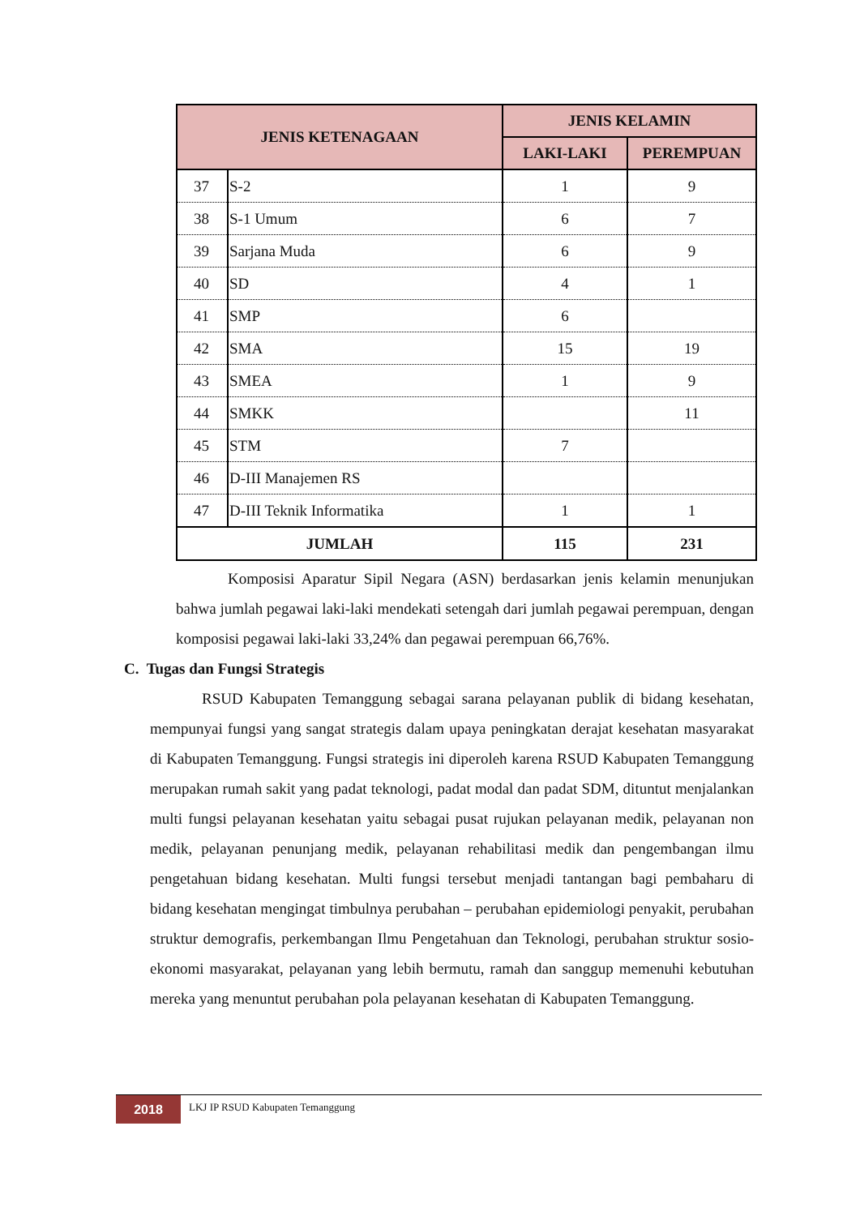| JENIS KETENAGAAN | | JENIS KELAMIN | |
| --- | --- | --- | --- |
| | | LAKI-LAKI | PEREMPUAN |
| 37 | S-2 | 1 | 9 |
| 38 | S-1 Umum | 6 | 7 |
| 39 | Sarjana Muda | 6 | 9 |
| 40 | SD | 4 | 1 |
| 41 | SMP | 6 | |
| 42 | SMA | 15 | 19 |
| 43 | SMEA | 1 | 9 |
| 44 | SMKK | | 11 |
| 45 | STM | 7 | |
| 46 | D-III Manajemen RS | | |
| 47 | D-III Teknik Informatika | 1 | 1 |
| JUMLAH | | 115 | 231 |
Komposisi Aparatur Sipil Negara (ASN) berdasarkan jenis kelamin menunjukan bahwa jumlah pegawai laki-laki mendekati setengah dari jumlah pegawai perempuan, dengan komposisi pegawai laki-laki 33,24% dan pegawai perempuan 66,76%.
C. Tugas dan Fungsi Strategis
RSUD Kabupaten Temanggung sebagai sarana pelayanan publik di bidang kesehatan, mempunyai fungsi yang sangat strategis dalam upaya peningkatan derajat kesehatan masyarakat di Kabupaten Temanggung. Fungsi strategis ini diperoleh karena RSUD Kabupaten Temanggung merupakan rumah sakit yang padat teknologi, padat modal dan padat SDM, dituntut menjalankan multi fungsi pelayanan kesehatan yaitu sebagai pusat rujukan pelayanan medik, pelayanan non medik, pelayanan penunjang medik, pelayanan rehabilitasi medik dan pengembangan ilmu pengetahuan bidang kesehatan. Multi fungsi tersebut menjadi tantangan bagi pembaharu di bidang kesehatan mengingat timbulnya perubahan – perubahan epidemiologi penyakit, perubahan struktur demografis, perkembangan Ilmu Pengetahuan dan Teknologi, perubahan struktur sosio-ekonomi masyarakat, pelayanan yang lebih bermutu, ramah dan sanggup memenuhi kebutuhan mereka yang menuntut perubahan pola pelayanan kesehatan di Kabupaten Temanggung.
2018 LKJ IP RSUD Kabupaten Temanggung